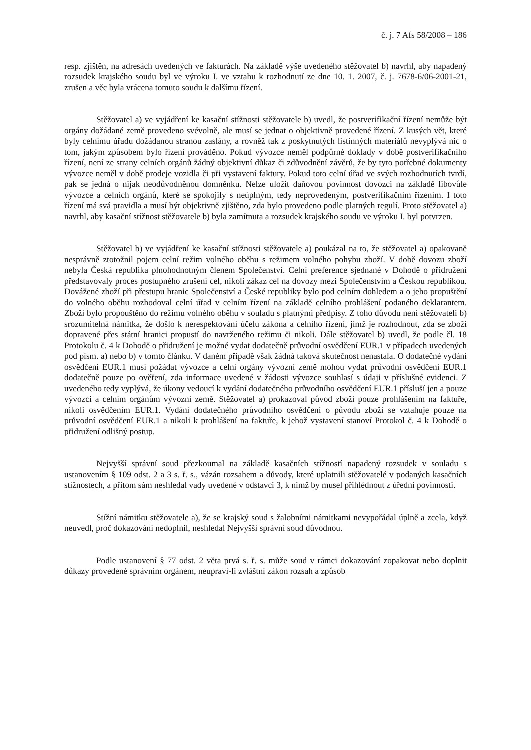č. j. 7 Afs 58/2008 – 186
resp. zjištěn, na adresách uvedených ve fakturách. Na základě výše uvedeného stěžovatel b) navrhl, aby napadený rozsudek krajského soudu byl ve výroku I. ve vztahu k rozhodnutí ze dne 10. 1. 2007, č. j. 7678-6/06-2001-21, zrušen a věc byla vrácena tomuto soudu k dalšímu řízení.
Stěžovatel a) ve vyjádření ke kasační stížnosti stěžovatele b) uvedl, že postverifikační řízení nemůže být orgány dožádané země provedeno svévolně, ale musí se jednat o objektivně provedené řízení. Z kusých vět, které byly celnímu úřadu dožádanou stranou zaslány, a rovněž tak z poskytnutých listinných materiálů nevyplývá nic o tom, jakým způsobem bylo řízení prováděno. Pokud vývozce neměl podpůrné doklady v době postverifikačního řízení, není ze strany celních orgánů žádný objektivní důkaz či zdůvodnění závěrů, že by tyto potřebné dokumenty vývozce neměl v době prodeje vozidla či při vystavení faktury. Pokud toto celní úřad ve svých rozhodnutích tvrdí, pak se jedná o nijak neodůvodněnou domněnku. Nelze uložit daňovou povinnost dovozci na základě libovůle vývozce a celních orgánů, které se spokojily s neúplným, tedy neprovedeným, postverifikačním řízením. I toto řízení má svá pravidla a musí být objektivně zjištěno, zda bylo provedeno podle platných regulí. Proto stěžovatel a) navrhl, aby kasační stížnost stěžovatele b) byla zamítnuta a rozsudek krajského soudu ve výroku I. byl potvrzen.
Stěžovatel b) ve vyjádření ke kasační stížnosti stěžovatele a) poukázal na to, že stěžovatel a) opakovaně nesprávně ztotožnil pojem celní režim volného oběhu s režimem volného pohybu zboží. V době dovozu zboží nebyla Česká republika plnohodnotným členem Společenství. Celní preference sjednané v Dohodě o přidružení představovaly proces postupného zrušení cel, nikoli zákaz cel na dovozy mezi Společenstvím a Českou republikou. Dovážené zboží při přestupu hranic Společenství a České republiky bylo pod celním dohledem a o jeho propuštění do volného oběhu rozhodoval celní úřad v celním řízení na základě celního prohlášení podaného deklarantem. Zboží bylo propouštěno do režimu volného oběhu v souladu s platnými předpisy. Z toho důvodu není stěžovateli b) srozumitelná námitka, že došlo k nerespektování účelu zákona a celního řízení, jímž je rozhodnout, zda se zboží dopravené přes státní hranici propustí do navrženého režimu či nikoli. Dále stěžovatel b) uvedl, že podle čl. 18 Protokolu č. 4 k Dohodě o přidružení je možné vydat dodatečně průvodní osvědčení EUR.1 v případech uvedených pod písm. a) nebo b) v tomto článku. V daném případě však žádná taková skutečnost nenastala. O dodatečné vydání osvědčení EUR.1 musí požádat vývozce a celní orgány vývozní země mohou vydat průvodní osvědčení EUR.1 dodatečně pouze po ověření, zda informace uvedené v žádosti vývozce souhlasí s údaji v příslušné evidenci. Z uvedeného tedy vyplývá, že úkony vedoucí k vydání dodatečného průvodního osvědčení EUR.1 přísluší jen a pouze vývozci a celním orgánům vývozní země. Stěžovatel a) prokazoval původ zboží pouze prohlášením na faktuře, nikoli osvědčením EUR.1. Vydání dodatečného průvodního osvědčení o původu zboží se vztahuje pouze na průvodní osvědčení EUR.1 a nikoli k prohlášení na faktuře, k jehož vystavení stanoví Protokol č. 4 k Dohodě o přidružení odlišný postup.
Nejvyšší správní soud přezkoumal na základě kasačních stížností napadený rozsudek v souladu s ustanovením § 109 odst. 2 a 3 s. ř. s., vázán rozsahem a důvody, které uplatnili stěžovatelé v podaných kasačních stížnostech, a přitom sám neshledal vady uvedené v odstavci 3, k nimž by musel přihlédnout z úřední povinnosti.
Stížní námitku stěžovatele a), že se krajský soud s žalobními námitkami nevypořádal úplně a zcela, když neuvedl, proč dokazování nedoplnil, neshledal Nejvyšší správní soud důvodnou.
Podle ustanovení § 77 odst. 2 věta prvá s. ř. s. může soud v rámci dokazování zopakovat nebo doplnit důkazy provedené správním orgánem, neupraví-li zvláštní zákon rozsah a způsob